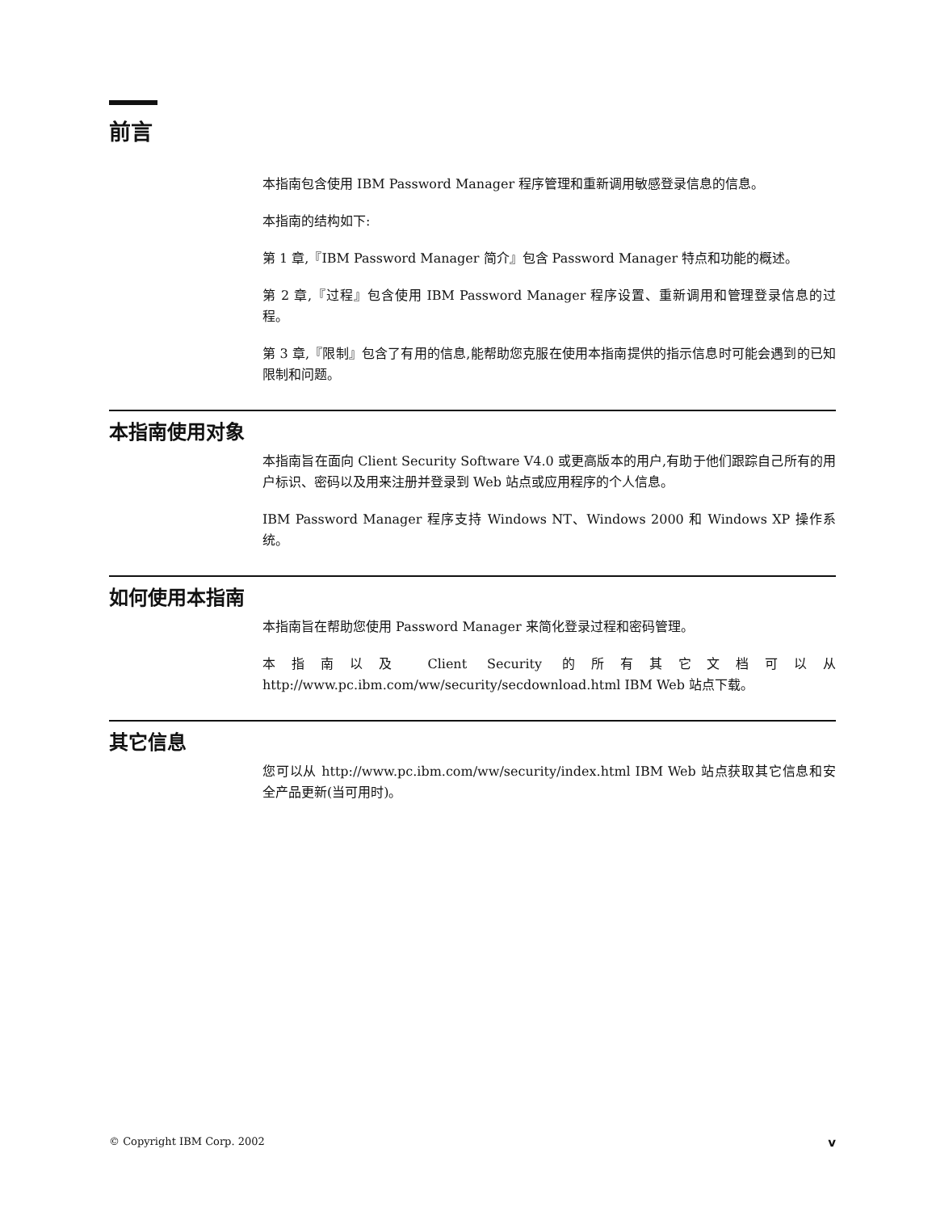前言
本指南包含使用 IBM Password Manager 程序管理和重新调用敏感登录信息的信息。
本指南的结构如下:
第 1 章,『IBM Password Manager 简介』包含 Password Manager 特点和功能的概述。
第 2 章,『过程』包含使用 IBM Password Manager 程序设置、重新调用和管理登录信息的过程。
第 3 章,『限制』包含了有用的信息,能帮助您克服在使用本指南提供的指示信息时可能会遇到的已知限制和问题。
本指南使用对象
本指南旨在面向 Client Security Software V4.0 或更高版本的用户,有助于他们跟踪自己所有的用户标识、密码以及用来注册并登录到 Web 站点或应用程序的个人信息。
IBM Password Manager 程序支持 Windows NT、Windows 2000 和 Windows XP 操作系统。
如何使用本指南
本指南旨在帮助您使用 Password Manager 来简化登录过程和密码管理。
本指南以及 Client Security 的所有其它文档可以从 http://www.pc.ibm.com/ww/security/secdownload.html IBM Web 站点下载。
其它信息
您可以从 http://www.pc.ibm.com/ww/security/index.html IBM Web 站点获取其它信息和安全产品更新(当可用时)。
© Copyright IBM Corp. 2002 v